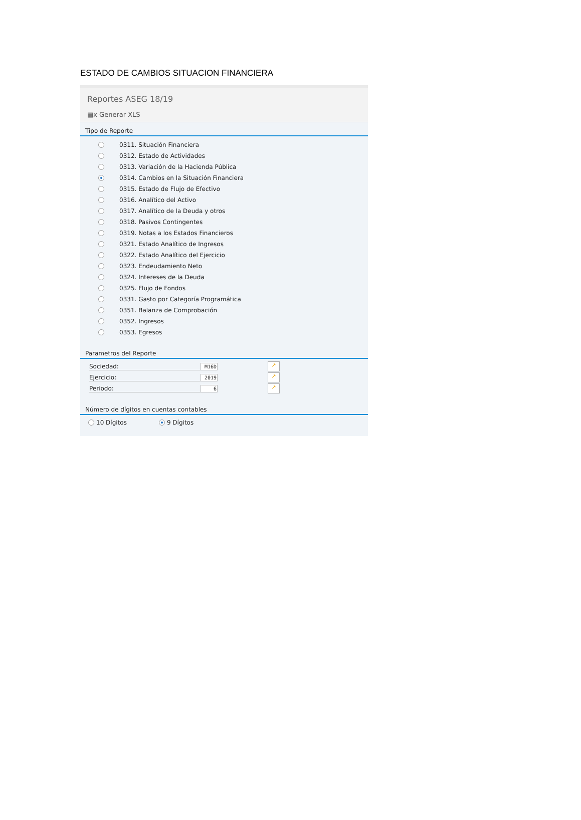ESTADO DE CAMBIOS SITUACION FINANCIERA
Reportes ASEG 18/19
▤x Generar XLS
Tipo de Reporte
0311. Situación Financiera
0312. Estado de Actividades
0313. Variación de la Hacienda Pública
0314. Cambios en la Situación Financiera
0315. Estado de Flujo de Efectivo
0316. Analítico del Activo
0317. Analítico de la Deuda y otros
0318. Pasivos Contingentes
0319. Notas a los Estados Financieros
0321. Estado Analítico de Ingresos
0322. Estado Analítico del Ejercicio
0323. Endeudamiento Neto
0324. Intereses de la Deuda
0325. Flujo de Fondos
0331. Gasto por Categoría Programática
0351. Balanza de Comprobación
0352. Ingresos
0353. Egresos
Parametros del Reporte
Sociedad: M16D ↗
Ejercicio: 2019 ↗
Periodo: 6 ↗
Número de dígitos en cuentas contables
10 Dígitos 9 Dígitos